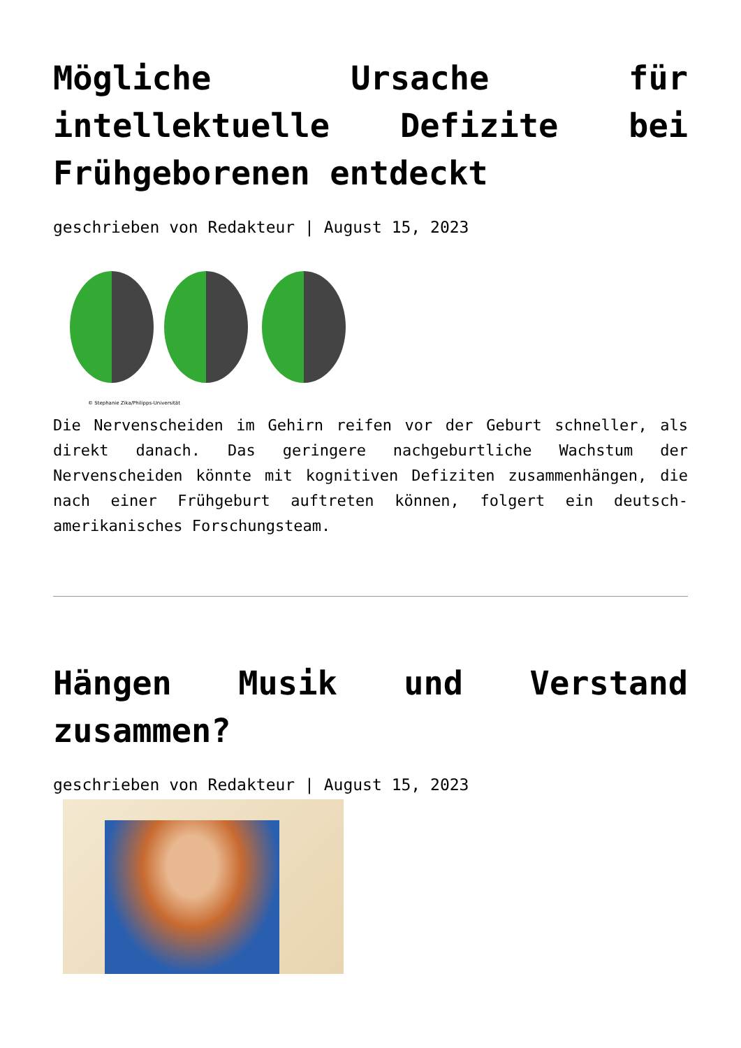Mögliche Ursache für intellektuelle Defizite bei Frühgeborenen entdeckt
geschrieben von Redakteur | August 15, 2023
© Stephanie Zika/Philipps-Universität
Die Nervenscheiden im Gehirn reifen vor der Geburt schneller, als direkt danach. Das geringere nachgeburtliche Wachstum der Nervenscheiden könnte mit kognitiven Defiziten zusammenhängen, die nach einer Frühgeburt auftreten können, folgert ein deutsch-amerikanisches Forschungsteam.
Hängen Musik und Verstand zusammen?
geschrieben von Redakteur | August 15, 2023